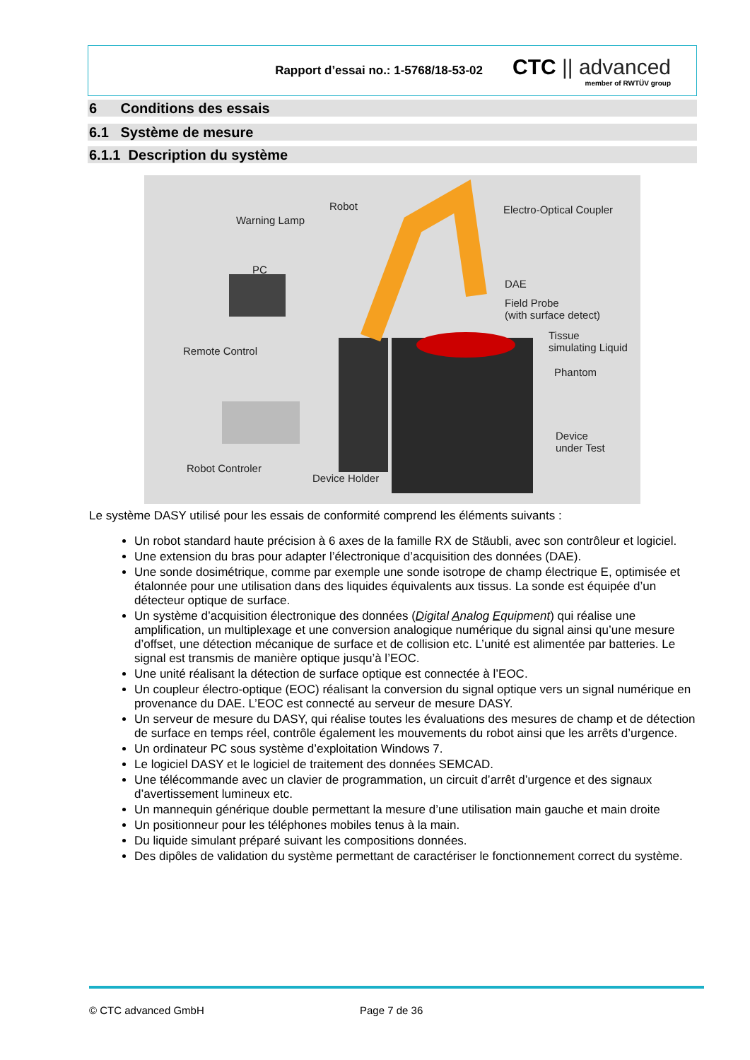Rapport d’essai no.: 1-5768/18-53-02
CTC || advanced
member of RWTÜV group
6 Conditions des essais
6.1 Système de mesure
6.1.1 Description du système
Warning Lamp
Robot Electro-Optical Coupler
PC
DAE
Field Probe
(with surface detect)
Remote Control
Tissue
simulating Liquid
Phantom
Device
under Test
Robot Controler
Device Holder
Le système DASY utilisé pour les essais de conformité comprend les éléments suivants :
Un robot standard haute précision à 6 axes de la famille RX de Stäubli, avec son contrôleur et logiciel.
Une extension du bras pour adapter l’électronique d’acquisition des données (DAE).
Une sonde dosimétrique, comme par exemple une sonde isotrope de champ électrique E, optimisée et étalonnée pour une utilisation dans des liquides équivalents aux tissus. La sonde est équipée d’un détecteur optique de surface.
Un système d’acquisition électronique des données (Digital Analog Equipment) qui réalise une amplification, un multiplexage et une conversion analogique numérique du signal ainsi qu’une mesure d’offset, une détection mécanique de surface et de collision etc. L’unité est alimentée par batteries. Le signal est transmis de manière optique jusqu’à l’EOC.
Une unité réalisant la détection de surface optique est connectée à l’EOC.
Un coupleur électro-optique (EOC) réalisant la conversion du signal optique vers un signal numérique en provenance du DAE. L’EOC est connecté au serveur de mesure DASY.
Un serveur de mesure du DASY, qui réalise toutes les évaluations des mesures de champ et de détection de surface en temps réel, contrôle également les mouvements du robot ainsi que les arrêts d’urgence.
Un ordinateur PC sous système d’exploitation Windows 7.
Le logiciel DASY et le logiciel de traitement des données SEMCAD.
Une télécommande avec un clavier de programmation, un circuit d’arrêt d’urgence et des signaux d’avertissement lumineux etc.
Un mannequin générique double permettant la mesure d’une utilisation main gauche et main droite
Un positionneur pour les téléphones mobiles tenus à la main.
Du liquide simulant préparé suivant les compositions données.
Des dipôles de validation du système permettant de caractériser le fonctionnement correct du système.
© CTC advanced GmbH Page 7 de 36